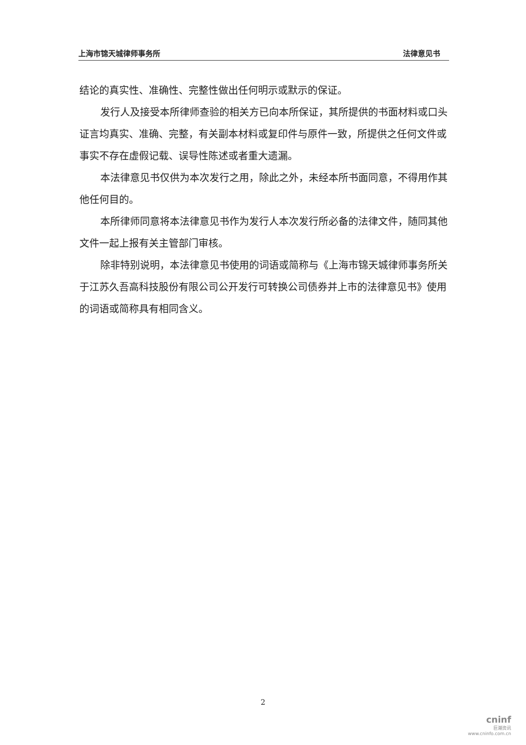上海市锦天城律师事务所 法律意见书
结论的真实性、准确性、完整性做出任何明示或默示的保证。
发行人及接受本所律师查验的相关方已向本所保证，其所提供的书面材料或口头证言均真实、准确、完整，有关副本材料或复印件与原件一致，所提供之任何文件或事实不存在虚假记载、误导性陈述或者重大遗漏。
本法律意见书仅供为本次发行之用，除此之外，未经本所书面同意，不得用作其他任何目的。
本所律师同意将本法律意见书作为发行人本次发行所必备的法律文件，随同其他文件一起上报有关主管部门审核。
除非特别说明，本法律意见书使用的词语或简称与《上海市锦天城律师事务所关于江苏久吾高科技股份有限公司公开发行可转换公司债券并上市的法律意见书》使用的词语或简称具有相同含义。
2
cninf
巨潮资讯
www.cninfo.com.cn